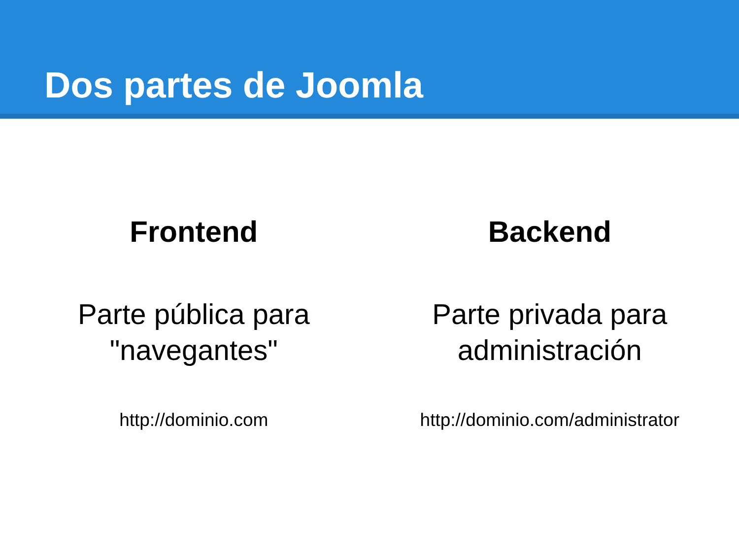Dos partes de Joomla
Frontend
Parte pública para
"navegantes"
http://dominio.com
Backend
Parte privada para
administración
http://dominio.com/administrator